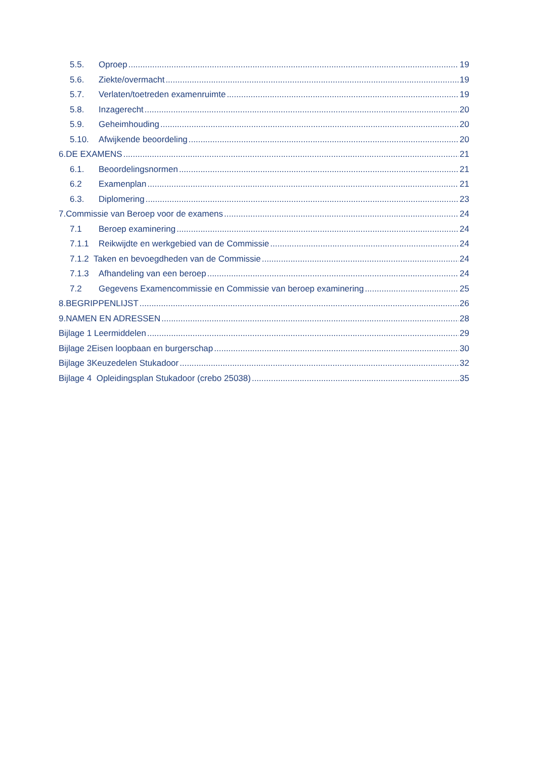5.5. Oproep 19
5.6. Ziekte/overmacht 19
5.7. Verlaten/toetreden examenruimte 19
5.8. Inzagerecht 20
5.9. Geheimhouding 20
5.10. Afwijkende beoordeling 20
6.DE EXAMENS 21
6.1. Beoordelingsnormen 21
6.2 Examenplan 21
6.3. Diplomering 23
7.Commissie van Beroep voor de examens 24
7.1 Beroep examinering 24
7.1.1 Reikwijdte en werkgebied van de Commissie 24
7.1.2 Taken en bevoegdheden van de Commissie 24
7.1.3 Afhandeling van een beroep 24
7.2 Gegevens Examencommissie en Commissie van beroep examinering 25
8.BEGRIPPENLIJST 26
9.NAMEN EN ADRESSEN 28
Bijlage 1 Leermiddelen 29
Bijlage 2Eisen loopbaan en burgerschap 30
Bijlage 3Keuzedelen Stukadoor 32
Bijlage 4 Opleidingsplan Stukadoor (crebo 25038) 35